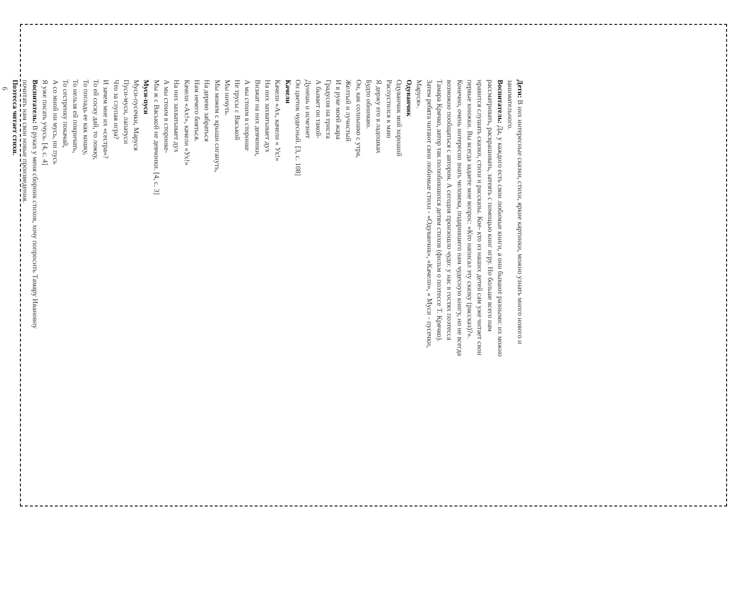Дети: В них интересные сказки, стихи, яркие картинки, можно узнать много нового и
занимательного.
Воспитатель: Да, у каждого есть свои любимые книги, а они бывают разными: их можно
рассматривать, раскрашивать, затеять с помощью книг игру. Но больше всего нам
нравится слушать сказки, стихи и рассказы. Кое- кто из наших детей сам уже читает свои
первые книжки. Вы всегда задаете мне вопрос: «Кто написал эту сказку (рассказ)?».
Конечно, очень интересно знать человека, подарившего нам чудесную книгу, но не всегда
возможно пообщаться с автором. А сегодня произошло чудо: у нас в гостях поэтесса
Тамара Крячко, автор так полюбившихся детям стихов (фильм о поэтессе Т. Крячко).
Затем ребята читают свои любимые стихи - «Одуванчик», «Качели», « Муси - пусечки,
Маруся».
Одуванчик
Одуванчик мой хороший
Распустился к маю
Я держу его в ладошках
Будто обнимаю.
Он, как солнышко с утра,
Желтый и лучистый
И в руке моей жара
Градусов на триста
А бывает он такой-
Дунешь и исчезнет
Он цветок чудесный. [3, с. 108]
Качели
Качели «Ах, качели « Ух!»
На них захватывает дух
Визжат на них девчонки,
А мы стоим в сторонке
Не трусы с Васькой
Мы ничуть.
Мы можем с крыши сигануть,
На дерево забраться
Нам нечего бояться.
Качели «Ах!», качели «Ух!»
На них захватывает дух
А мы стоим в сторонке-
Мы ж с Васькой не девчонки. [4, с. 3]
Муси-пуси
Муси-пусечки, Маруся
Пуси-муси, лапатуси
Что за глупая игра?
И зачем мне их «сестра»?
То ей соску дай, то ложку,
То погладь ее как кошку,
То нельзя ей покричать,
То сестренку покачай,
А со мной ни мусь, ни пусь
Я уже писать учусь. [4, с. 4]
Воспитатель: В руках у меня сборник стихов, хочу попросить Тамару Ивановну
почитать нам свои новые произведения.
Поэтесса читает стихи.
6